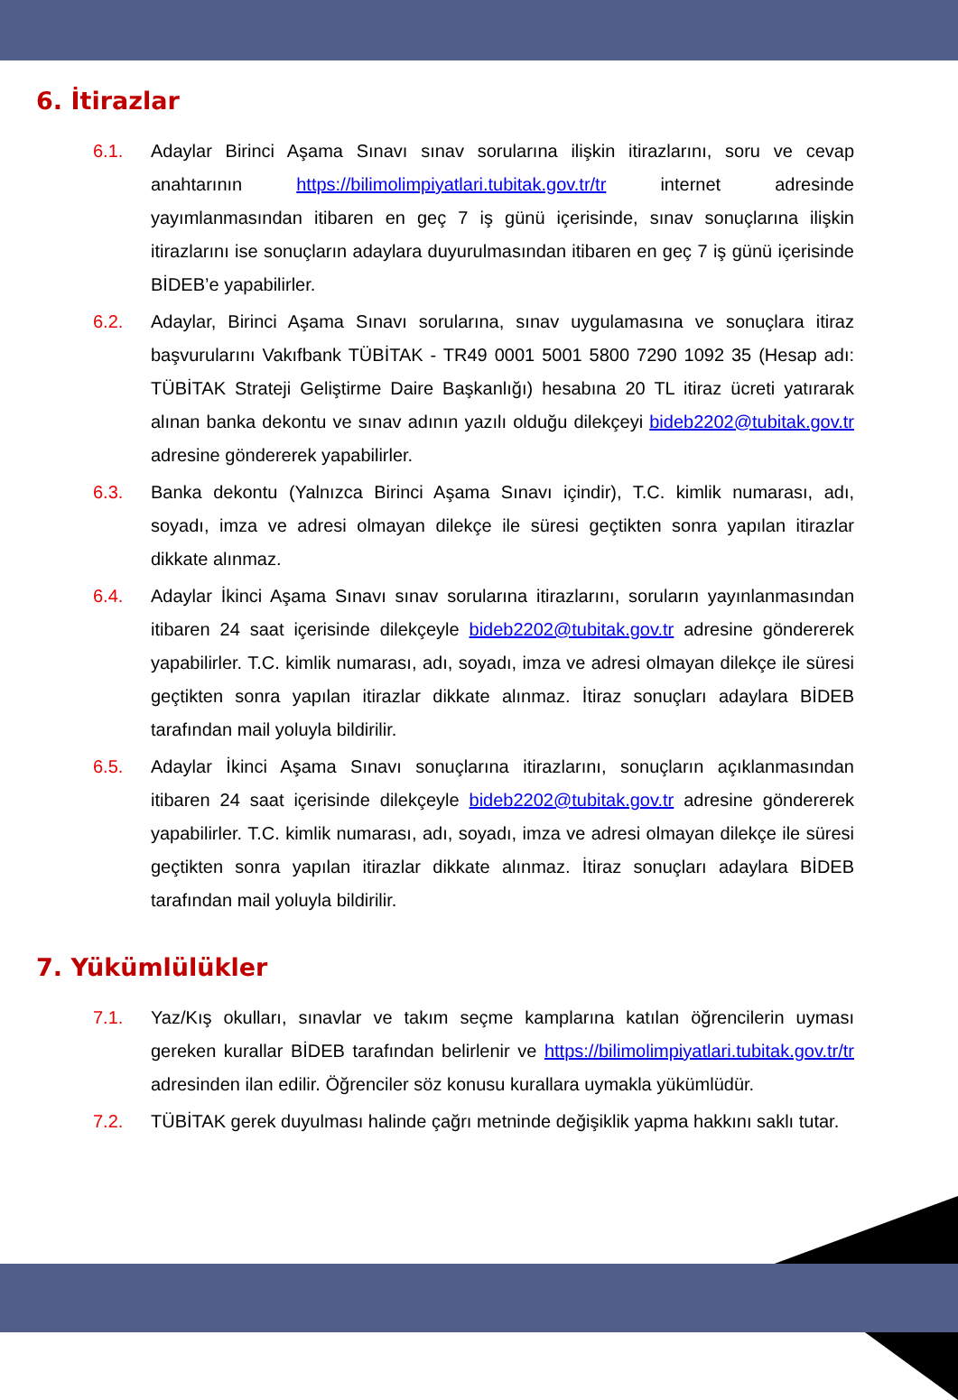6. İtirazlar
6.1. Adaylar Birinci Aşama Sınavı sınav sorularına ilişkin itirazlarını, soru ve cevap anahtarının https://bilimolimpiyatlari.tubitak.gov.tr/tr internet adresinde yayımlanmasından itibaren en geç 7 iş günü içerisinde, sınav sonuçlarına ilişkin itirazlarını ise sonuçların adaylara duyurulmasından itibaren en geç 7 iş günü içerisinde BİDEB’e yapabilirler.
6.2. Adaylar, Birinci Aşama Sınavı sorularına, sınav uygulamasına ve sonuçlara itiraz başvurularını Vakıfbank TÜBİTAK - TR49 0001 5001 5800 7290 1092 35 (Hesap adı: TÜBİTAK Strateji Geliştirme Daire Başkanlığı) hesabına 20 TL itiraz ücreti yatırarak alınan banka dekontu ve sınav adının yazılı olduğu dilekçeyi bideb2202@tubitak.gov.tr adresine göndererek yapabilirler.
6.3. Banka dekontu (Yalnızca Birinci Aşama Sınavı içindir), T.C. kimlik numarası, adı, soyadı, imza ve adresi olmayan dilekçe ile süresi geçtikten sonra yapılan itirazlar dikkate alınmaz.
6.4. Adaylar İkinci Aşama Sınavı sınav sorularına itirazlarını, soruların yayınlanmasından itibaren 24 saat içerisinde dilekçeyle bideb2202@tubitak.gov.tr adresine göndererek yapabilirler. T.C. kimlik numarası, adı, soyadı, imza ve adresi olmayan dilekçe ile süresi geçtikten sonra yapılan itirazlar dikkate alınmaz. İtiraz sonuçları adaylara BİDEB tarafından mail yoluyla bildirilir.
6.5. Adaylar İkinci Aşama Sınavı sonuçlarına itirazlarını, sonuçların açıklanmasından itibaren 24 saat içerisinde dilekçeyle bideb2202@tubitak.gov.tr adresine göndererek yapabilirler. T.C. kimlik numarası, adı, soyadı, imza ve adresi olmayan dilekçe ile süresi geçtikten sonra yapılan itirazlar dikkate alınmaz. İtiraz sonuçları adaylara BİDEB tarafından mail yoluyla bildirilir.
7. Yükümlülükler
7.1. Yaz/Kış okulları, sınavlar ve takım seçme kamplarına katılan öğrencilerin uyması gereken kurallar BİDEB tarafından belirlenir ve https://bilimolimpiyatlari.tubitak.gov.tr/tr adresinden ilan edilir. Öğrenciler söz konusu kurallara uymakla yükümlüdür.
7.2. TÜBİTAK gerek duyulması halinde çağrı metninde değişiklik yapma hakkını saklı tutar.